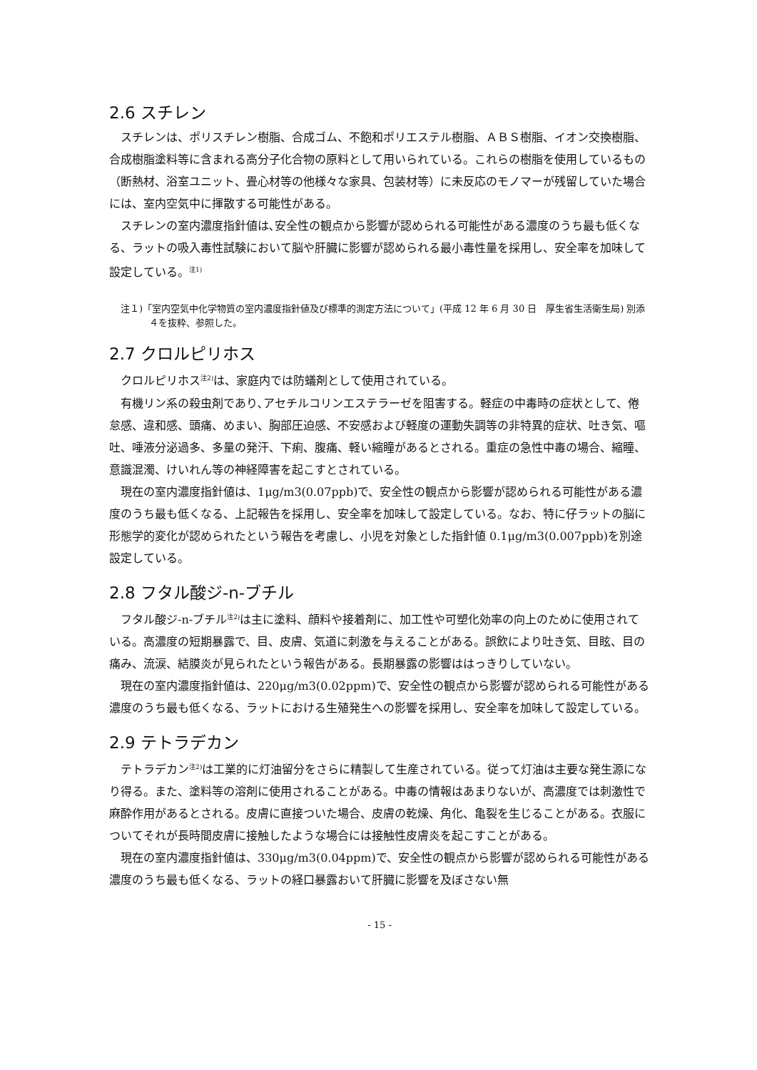2.6 スチレン
スチレンは、ポリスチレン樹脂、合成ゴム、不飽和ポリエステル樹脂、ＡＢＳ樹脂、イオン交換樹脂、合成樹脂塗料等に含まれる高分子化合物の原料として用いられている。これらの樹脂を使用しているもの（断熱材、浴室ユニット、畳心材等の他様々な家具、包装材等）に未反応のモノマーが残留していた場合には、室内空気中に揮散する可能性がある。
スチレンの室内濃度指針値は､安全性の観点から影響が認められる可能性がある濃度のうち最も低くなる、ラットの吸入毒性試験において脳や肝臓に影響が認められる最小毒性量を採用し、安全率を加味して設定している。<sup>注1)</sup>
注１)「室内空気中化学物質の室内濃度指針値及び標準的測定方法について」(平成 12 年 6 月 30 日　厚生省生活衛生局) 別添４を抜粋、参照した。
2.7 クロルピリホス
クロルピリホス<sup>注2)</sup>は、家庭内では防蟻剤として使用されている。
有機リン系の殺虫剤であり､アセチルコリンエステラーゼを阻害する。軽症の中毒時の症状として、倦怠感、違和感、頭痛、めまい、胸部圧迫感、不安感および軽度の運動失調等の非特異的症状、吐き気、嘔吐、唾液分泌過多、多量の発汗、下痢、腹痛、軽い縮瞳があるとされる。重症の急性中毒の場合、縮瞳、意識混濁、けいれん等の神経障害を起こすとされている。
現在の室内濃度指針値は、1μg/m3(0.07ppb)で、安全性の観点から影響が認められる可能性がある濃度のうち最も低くなる、上記報告を採用し、安全率を加味して設定している。なお、特に仔ラットの脳に形態学的変化が認められたという報告を考慮し、小児を対象とした指針値 0.1μg/m3(0.007ppb)を別途設定している。
2.8 フタル酸ジ-n-ブチル
フタル酸ジ-n-ブチル<sup>注2)</sup>は主に塗料、顔料や接着剤に、加工性や可塑化効率の向上のために使用されている。高濃度の短期暴露で、目、皮膚、気道に刺激を与えることがある。誤飲により吐き気、目眩、目の痛み、流涙、結膜炎が見られたという報告がある。長期暴露の影響ははっきりしていない。
現在の室内濃度指針値は、220μg/m3(0.02ppm)で、安全性の観点から影響が認められる可能性がある濃度のうち最も低くなる、ラットにおける生殖発生への影響を採用し、安全率を加味して設定している。
2.9 テトラデカン
テトラデカン<sup>注2)</sup>は工業的に灯油留分をさらに精製して生産されている。従って灯油は主要な発生源になり得る。また、塗料等の溶剤に使用されることがある。中毒の情報はあまりないが、高濃度では刺激性で麻酔作用があるとされる。皮膚に直接ついた場合、皮膚の乾燥、角化、亀裂を生じることがある。衣服についてそれが長時間皮膚に接触したような場合には接触性皮膚炎を起こすことがある。
現在の室内濃度指針値は、330μg/m3(0.04ppm)で、安全性の観点から影響が認められる可能性がある濃度のうち最も低くなる、ラットの経口暴露おいて肝臓に影響を及ぼさない無
- 15 -